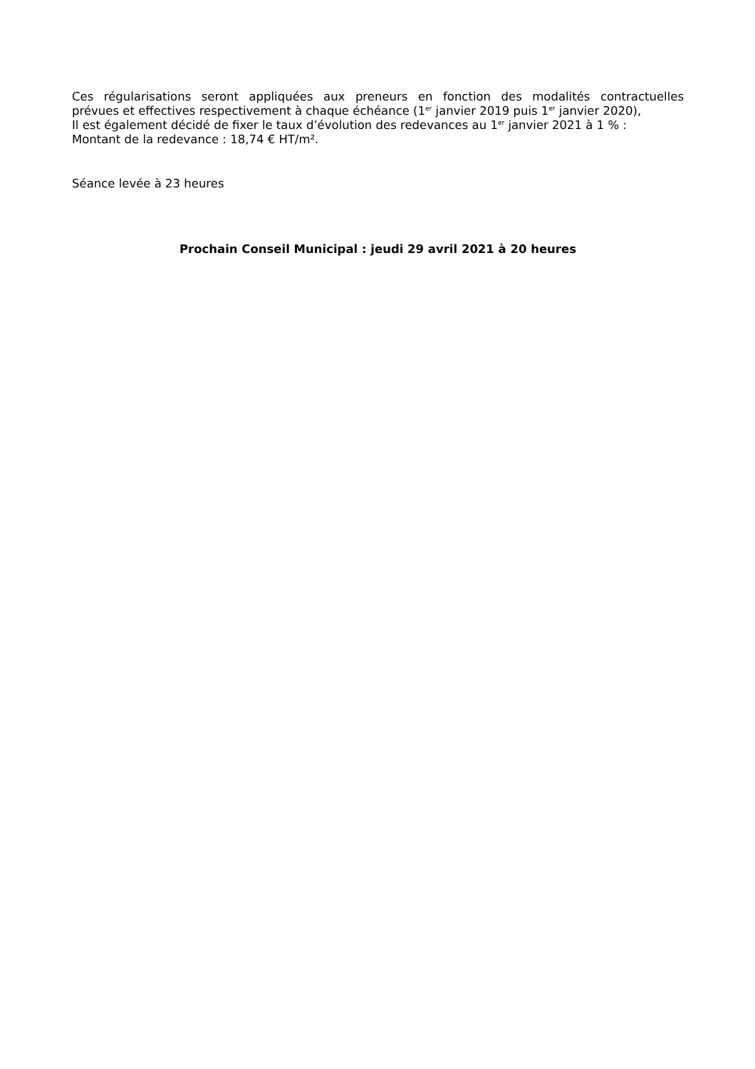Ces régularisations seront appliquées aux preneurs en fonction des modalités contractuelles
prévues et effectives respectivement à chaque échéance (1<sup>er</sup> janvier 2019 puis 1<sup>er</sup> janvier 2020),
Il est également décidé de fixer le taux d’évolution des redevances au 1<sup>er</sup> janvier 2021 à 1 % :
Montant de la redevance : 18,74 € HT/m².
Séance levée à 23 heures
Prochain Conseil Municipal : jeudi 29 avril 2021 à 20 heures